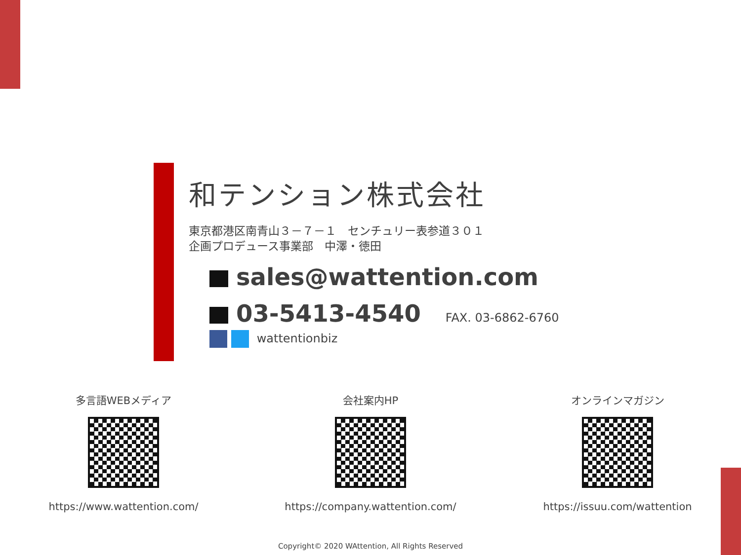和テンション株式会社
東京都港区南青山３－７－１　センチュリー表参道３０１
企画プロデュース事業部　中澤・徳田
sales@wattention.com
03-5413-4540 FAX. 03-6862-6760
wattentionbiz
多言語WEBメディア
https://www.wattention.com/
会社案内HP
https://company.wattention.com/
オンラインマガジン
https://issuu.com/wattention
Copyright© 2020 WAttention, All Rights Reserved